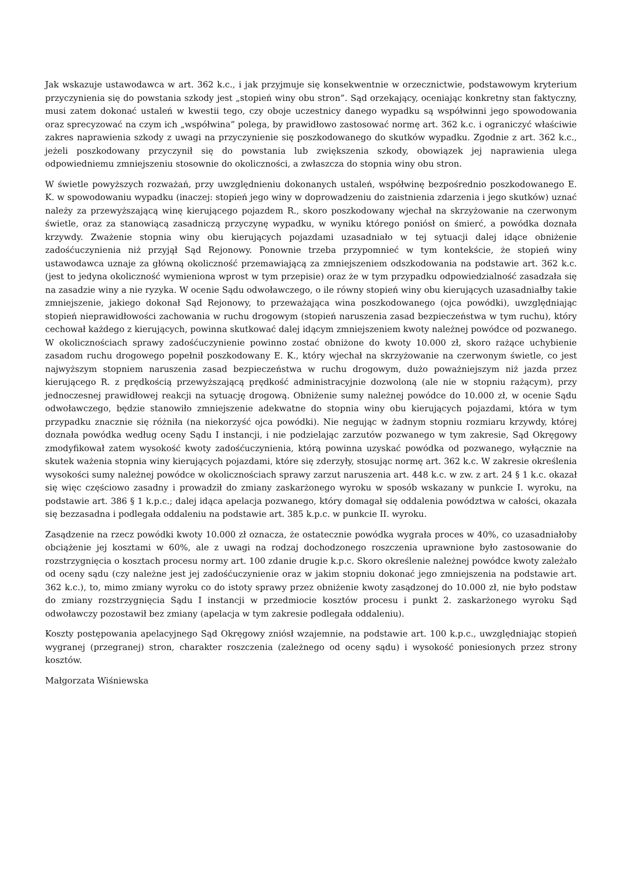Jak wskazuje ustawodawca w art. 362 k.c., i jak przyjmuje się konsekwentnie w orzecznictwie, podstawowym kryterium przyczynienia się do powstania szkody jest „stopień winy obu stron”. Sąd orzekający, oceniając konkretny stan faktyczny, musi zatem dokonać ustaleń w kwestii tego, czy oboje uczestnicy danego wypadku są współwinni jego spowodowania oraz sprecyzować na czym ich „współwina” polega, by prawidłowo zastosować normę art. 362 k.c. i ograniczyć właściwie zakres naprawienia szkody z uwagi na przyczynienie się poszkodowanego do skutków wypadku. Zgodnie z art. 362 k.c., jeżeli poszkodowany przyczynił się do powstania lub zwiększenia szkody, obowiązek jej naprawienia ulega odpowiedniemu zmniejszeniu stosownie do okoliczności, a zwłaszcza do stopnia winy obu stron.
W świetle powyższych rozważań, przy uwzględnieniu dokonanych ustaleń, współwinę bezpośrednio poszkodowanego E. K. w spowodowaniu wypadku (inaczej: stopień jego winy w doprowadzeniu do zaistnienia zdarzenia i jego skutków) uznać należy za przewyższającą winę kierującego pojazdem R., skoro poszkodowany wjechał na skrzyżowanie na czerwonym świetle, oraz za stanowiącą zasadniczą przyczynę wypadku, w wyniku którego poniósł on śmierć, a powódka doznała krzywdy. Zważenie stopnia winy obu kierujących pojazdami uzasadniało w tej sytuacji dalej idące obniżenie zadośćuczynienia niż przyjął Sąd Rejonowy. Ponownie trzeba przypomnieć w tym kontekście, że stopień winy ustawodawca uznaje za główną okoliczność przemawiającą za zmniejszeniem odszkodowania na podstawie art. 362 k.c. (jest to jedyna okoliczność wymieniona wprost w tym przepisie) oraz że w tym przypadku odpowiedzialność zasadzała się na zasadzie winy a nie ryzyka. W ocenie Sądu odwoławczego, o ile równy stopień winy obu kierujących uzasadniałby takie zmniejszenie, jakiego dokonał Sąd Rejonowy, to przeważająca wina poszkodowanego (ojca powódki), uwzględniając stopień nieprawidłowości zachowania w ruchu drogowym (stopień naruszenia zasad bezpieczeństwa w tym ruchu), który cechował każdego z kierujących, powinna skutkować dalej idącym zmniejszeniem kwoty należnej powódce od pozwanego. W okolicznościach sprawy zadośćuczynienie powinno zostać obniżone do kwoty 10.000 zł, skoro rażące uchybienie zasadom ruchu drogowego popełnił poszkodowany E. K., który wjechał na skrzyżowanie na czerwonym świetle, co jest najwyższym stopniem naruszenia zasad bezpieczeństwa w ruchu drogowym, dużo poważniejszym niż jazda przez kierującego R. z prędkością przewyższającą prędkość administracyjnie dozwoloną (ale nie w stopniu rażącym), przy jednoczesnej prawidłowej reakcji na sytuację drogową. Obniżenie sumy należnej powódce do 10.000 zł, w ocenie Sądu odwoławczego, będzie stanowiło zmniejszenie adekwatne do stopnia winy obu kierujących pojazdami, która w tym przypadku znacznie się różniła (na niekorzyść ojca powódki). Nie negując w żadnym stopniu rozmiaru krzywdy, której doznała powódka według oceny Sądu I instancji, i nie podzielając zarzutów pozwanego w tym zakresie, Sąd Okręgowy zmodyfikował zatem wysokość kwoty zadośćuczynienia, którą powinna uzyskać powódka od pozwanego, wyłącznie na skutek ważenia stopnia winy kierujących pojazdami, które się zderzyły, stosując normę art. 362 k.c. W zakresie określenia wysokości sumy należnej powódce w okolicznościach sprawy zarzut naruszenia art. 448 k.c. w zw. z art. 24 § 1 k.c. okazał się więc częściowo zasadny i prowadził do zmiany zaskarżonego wyroku w sposób wskazany w punkcie I. wyroku, na podstawie art. 386 § 1 k.p.c.; dalej idąca apelacja pozwanego, który domagał się oddalenia powództwa w całości, okazała się bezzasadna i podlegała oddaleniu na podstawie art. 385 k.p.c. w punkcie II. wyroku.
Zasądzenie na rzecz powódki kwoty 10.000 zł oznacza, że ostatecznie powódka wygrała proces w 40%, co uzasadniałoby obciążenie jej kosztami w 60%, ale z uwagi na rodzaj dochodzonego roszczenia uprawnione było zastosowanie do rozstrzygnięcia o kosztach procesu normy art. 100 zdanie drugie k.p.c. Skoro określenie należnej powódce kwoty zależało od oceny sądu (czy należne jest jej zadośćuczynienie oraz w jakim stopniu dokonać jego zmniejszenia na podstawie art. 362 k.c.), to, mimo zmiany wyroku co do istoty sprawy przez obniżenie kwoty zasądzonej do 10.000 zł, nie było podstaw do zmiany rozstrzygnięcia Sądu I instancji w przedmiocie kosztów procesu i punkt 2. zaskarżonego wyroku Sąd odwoławczy pozostawił bez zmiany (apelacja w tym zakresie podlegała oddaleniu).
Koszty postępowania apelacyjnego Sąd Okręgowy zniósł wzajemnie, na podstawie art. 100 k.p.c., uwzględniając stopień wygranej (przegranej) stron, charakter roszczenia (zależnego od oceny sądu) i wysokość poniesionych przez strony kosztów.
Małgorzata Wiśniewska